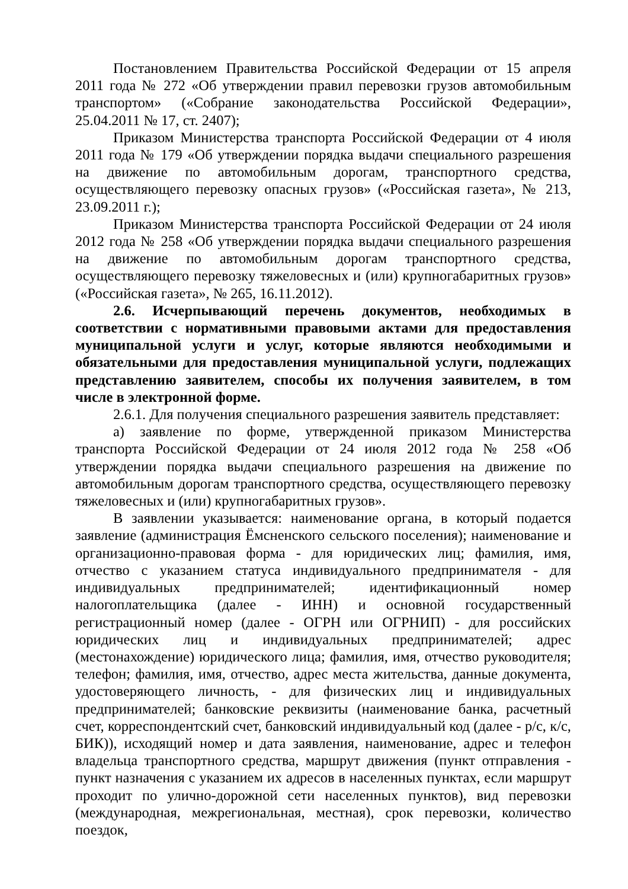Постановлением Правительства Российской Федерации от 15 апреля 2011 года № 272 «Об утверждении правил перевозки грузов автомобильным транспортом» («Собрание законодательства Российской Федерации», 25.04.2011 № 17, ст. 2407);
Приказом Министерства транспорта Российской Федерации от 4 июля 2011 года № 179 «Об утверждении порядка выдачи специального разрешения на движение по автомобильным дорогам, транспортного средства, осуществляющего перевозку опасных грузов» («Российская газета», № 213, 23.09.2011 г.);
Приказом Министерства транспорта Российской Федерации от 24 июля 2012 года № 258 «Об утверждении порядка выдачи специального разрешения на движение по автомобильным дорогам транспортного средства, осуществляющего перевозку тяжеловесных и (или) крупногабаритных грузов» («Российская газета», № 265, 16.11.2012).
2.6. Исчерпывающий перечень документов, необходимых в соответствии с нормативными правовыми актами для предоставления муниципальной услуги и услуг, которые являются необходимыми и обязательными для предоставления муниципальной услуги, подлежащих представлению заявителем, способы их получения заявителем, в том числе в электронной форме.
2.6.1. Для получения специального разрешения заявитель представляет:
а) заявление по форме, утвержденной приказом Министерства транспорта Российской Федерации от 24 июля 2012 года № 258 «Об утверждении порядка выдачи специального разрешения на движение по автомобильным дорогам транспортного средства, осуществляющего перевозку тяжеловесных и (или) крупногабаритных грузов».
В заявлении указывается: наименование органа, в который подается заявление (администрация Ёмсненского сельского поселения); наименование и организационно-правовая форма - для юридических лиц; фамилия, имя, отчество с указанием статуса индивидуального предпринимателя - для индивидуальных предпринимателей; идентификационный номер налогоплательщика (далее - ИНН) и основной государственный регистрационный номер (далее - ОГРН или ОГРНИП) - для российских юридических лиц и индивидуальных предпринимателей; адрес (местонахождение) юридического лица; фамилия, имя, отчество руководителя; телефон; фамилия, имя, отчество, адрес места жительства, данные документа, удостоверяющего личность, - для физических лиц и индивидуальных предпринимателей; банковские реквизиты (наименование банка, расчетный счет, корреспондентский счет, банковский индивидуальный код (далее - р/с, к/с, БИК)), исходящий номер и дата заявления, наименование, адрес и телефон владельца транспортного средства, маршрут движения (пункт отправления - пункт назначения с указанием их адресов в населенных пунктах, если маршрут проходит по улично-дорожной сети населенных пунктов), вид перевозки (международная, межрегиональная, местная), срок перевозки, количество поездок,